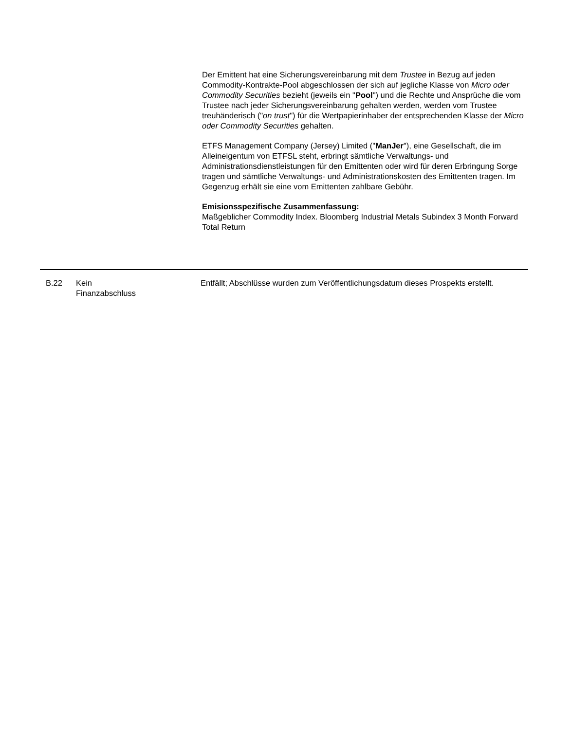Der Emittent hat eine Sicherungsvereinbarung mit dem Trustee in Bezug auf jeden Commodity-Kontrakte-Pool abgeschlossen der sich auf jegliche Klasse von Micro oder Commodity Securities bezieht (jeweils ein "Pool") und die Rechte und Ansprüche die vom Trustee nach jeder Sicherungsvereinbarung gehalten werden, werden vom Trustee treuhänderisch ("on trust") für die Wertpapierinhaber der entsprechenden Klasse der Micro oder Commodity Securities gehalten.
ETFS Management Company (Jersey) Limited ("ManJer"), eine Gesellschaft, die im Alleineigentum von ETFSL steht, erbringt sämtliche Verwaltungs- und Administrationsdienstleistungen für den Emittenten oder wird für deren Erbringung Sorge tragen und sämtliche Verwaltungs- und Administrationskosten des Emittenten tragen. Im Gegenzug erhält sie eine vom Emittenten zahlbare Gebühr.
Emisionsspezifische Zusammenfassung:
Maßgeblicher Commodity Index. Bloomberg Industrial Metals Subindex 3 Month Forward Total Return
| B.22 | Kein Finanzabschluss | Entfällt; Abschlüsse wurden zum Veröffentlichungsdatum dieses Prospekts erstellt. |